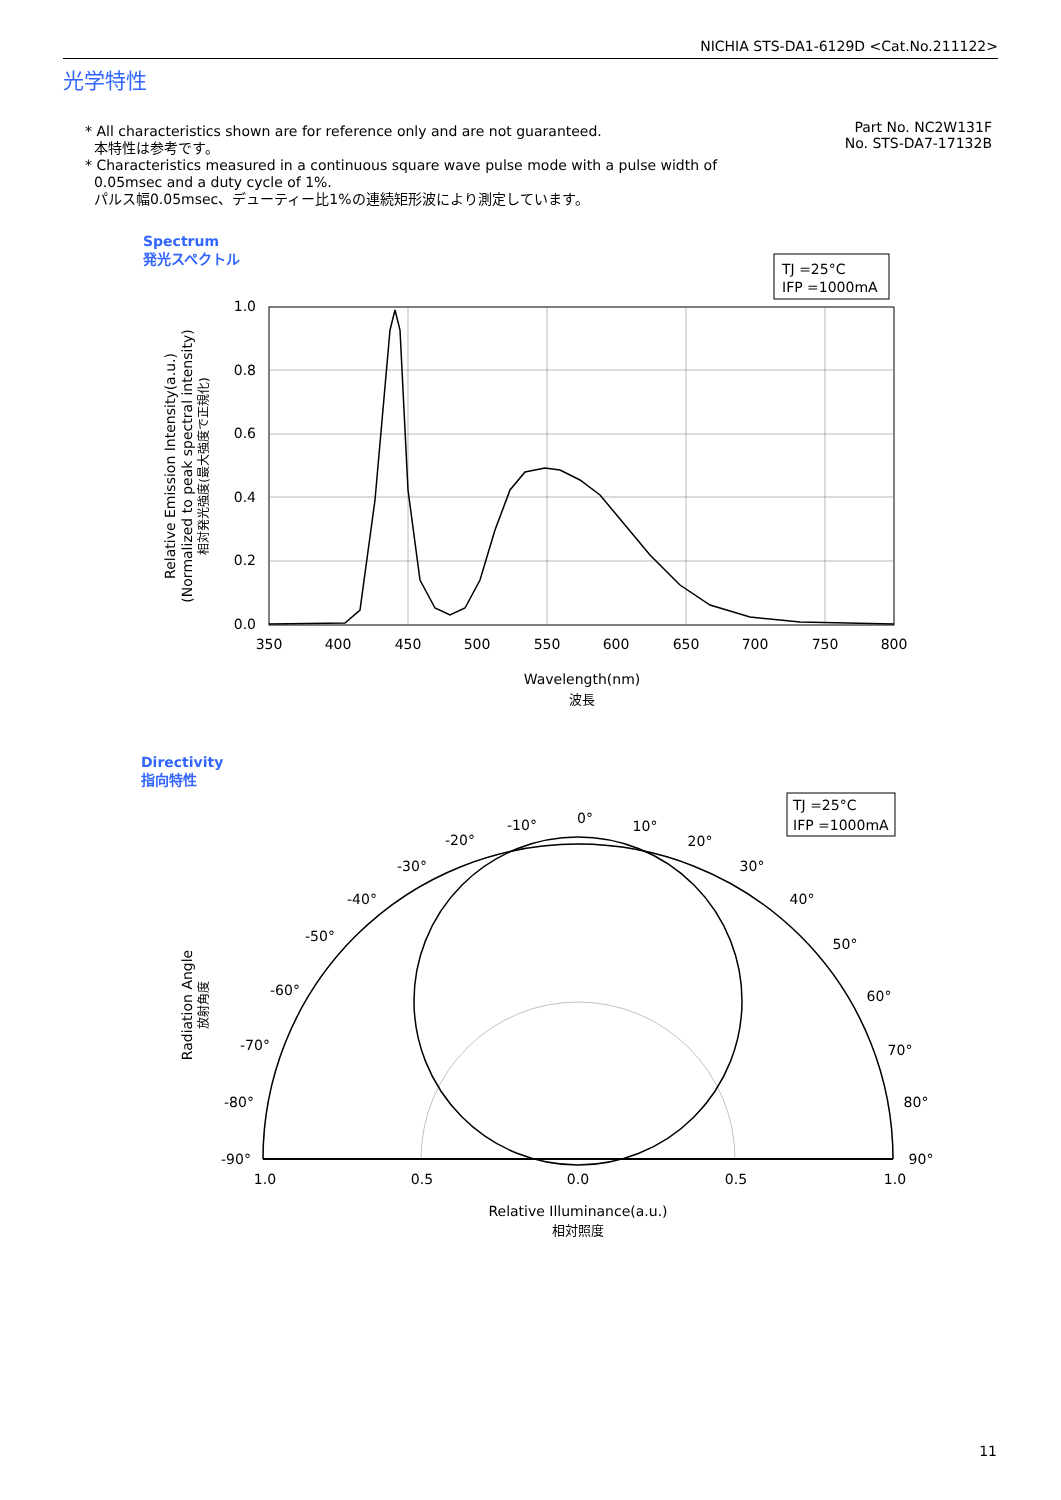NICHIA STS-DA1-6129D <Cat.No.211122>
光学特性
* All characteristics shown are for reference only and are not guaranteed.
本特性は参考です。
* Characteristics measured in a continuous square wave pulse mode with a pulse width of
0.05msec and a duty cycle of 1%.
パルス幅0.05msec、デューティー比1%の連続矩形波により測定しています。
Part No. NC2W131F
No. STS-DA7-17132B
Spectrum
発光スペクトル
TJ =25°C
IFP =1000mA
1.0
0.8
0.6
0.4
0.2
0.0
350
400
450
500
550
600
650
700
750
800
Wavelength(nm)
波長
Relative Emission Intensity(a.u.)
(Normalized to peak spectral intensity)
相対発光強度(最大強度で正規化)
Directivity
指向特性
TJ =25°C
IFP =1000mA
0°
10°
20°
30°
40°
50°
60°
70°
80°
90°
-10°
-20°
-30°
-40°
-50°
-60°
-70°
-80°
-90°
1.0
0.5
0.0
0.5
1.0
Relative Illuminance(a.u.)
相対照度
Radiation Angle
放射角度
11